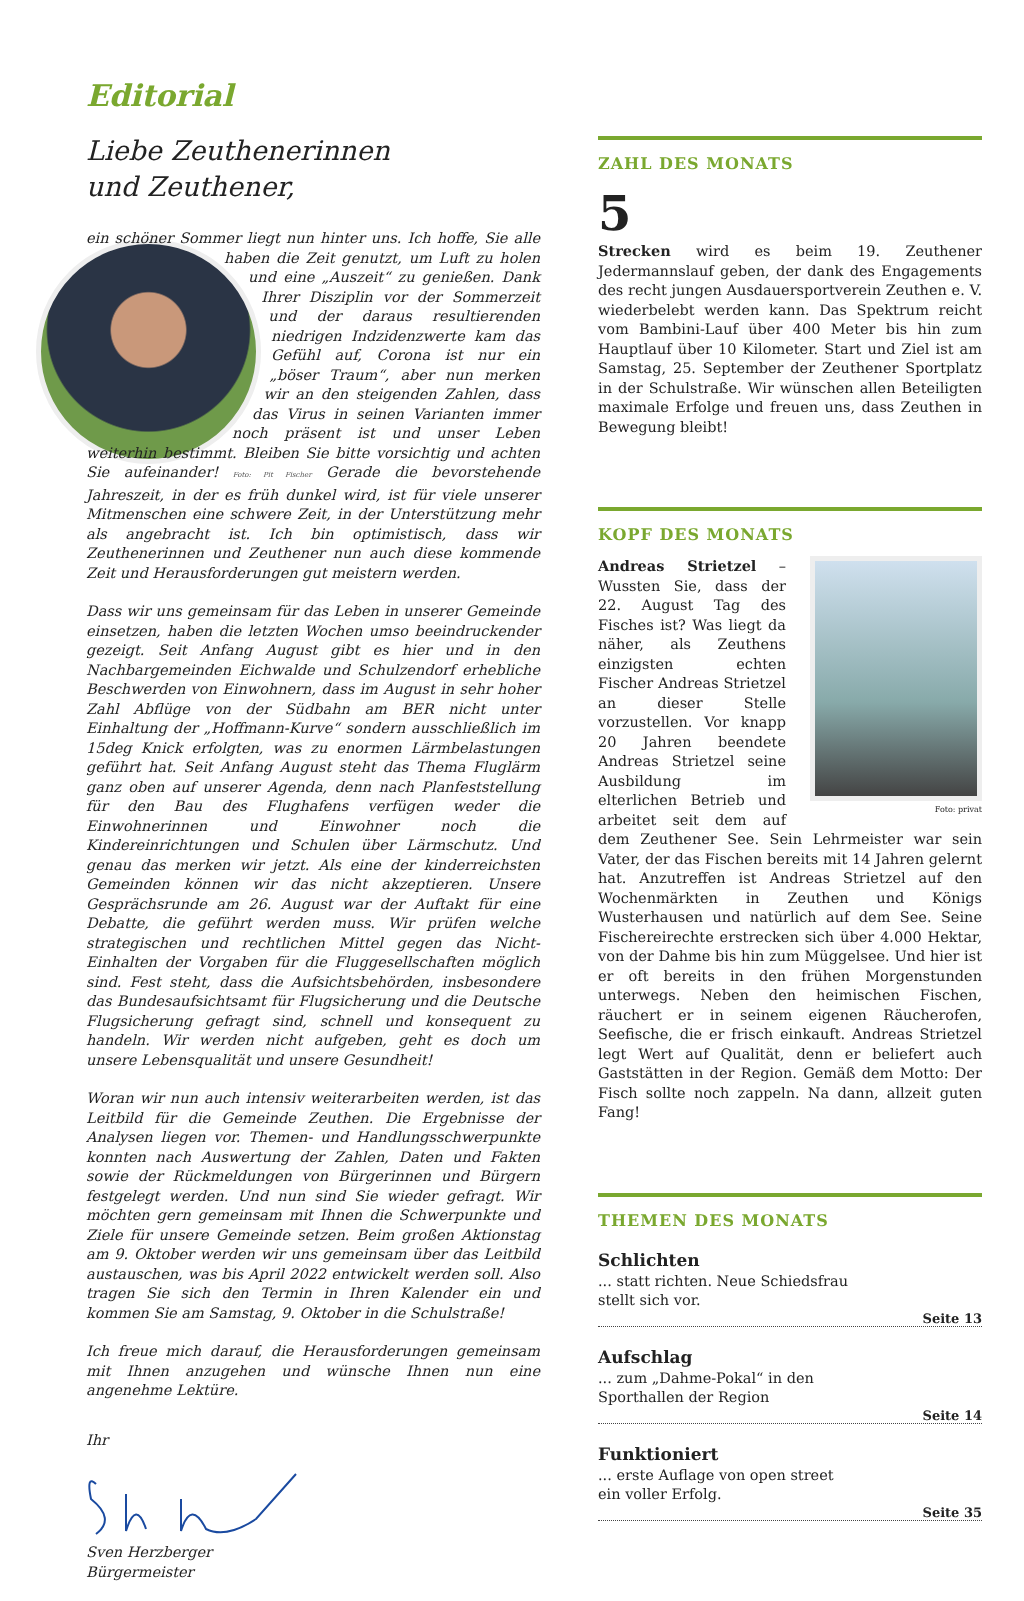Editorial
Liebe Zeuthenerinnen
und Zeuthener,
ein schöner Sommer liegt nun hinter uns. Ich hoffe, Sie alle haben die Zeit genutzt, um Luft zu holen und eine „Auszeit“ zu genießen. Dank Ihrer Disziplin vor der Sommerzeit und der daraus resultierenden niedrigen Indzidenzwerte kam das Gefühl auf, Corona ist nur ein „böser Traum“, aber nun merken wir an den steigenden Zahlen, dass das Virus in seinen Varianten immer noch präsent ist und unser Leben weiterhin bestimmt. Bleiben Sie bitte vorsichtig und achten Sie aufeinander! Foto: Pit Fischer Gerade die bevorstehende Jahreszeit, in der es früh dunkel wird, ist für viele unserer Mitmenschen eine schwere Zeit, in der Unterstützung mehr als angebracht ist. Ich bin optimistisch, dass wir Zeuthenerinnen und Zeuthener nun auch diese kommende Zeit und Herausforderungen gut meistern werden.
Dass wir uns gemeinsam für das Leben in unserer Gemeinde einsetzen, haben die letzten Wochen umso beeindruckender gezeigt. Seit Anfang August gibt es hier und in den Nachbargemeinden Eichwalde und Schulzendorf erhebliche Beschwerden von Einwohnern, dass im August in sehr hoher Zahl Abflüge von der Südbahn am BER nicht unter Einhaltung der „Hoffmann-Kurve“ sondern ausschließlich im 15deg Knick erfolgten, was zu enormen Lärmbelastungen geführt hat. Seit Anfang August steht das Thema Fluglärm ganz oben auf unserer Agenda, denn nach Planfeststellung für den Bau des Flughafens verfügen weder die Einwohnerinnen und Einwohner noch die Kindereinrichtungen und Schulen über Lärmschutz. Und genau das merken wir jetzt. Als eine der kinderreichsten Gemeinden können wir das nicht akzeptieren. Unsere Gesprächsrunde am 26. August war der Auftakt für eine Debatte, die geführt werden muss. Wir prüfen welche strategischen und rechtlichen Mittel gegen das Nicht-Einhalten der Vorgaben für die Fluggesellschaften möglich sind. Fest steht, dass die Aufsichtsbehörden, insbesondere das Bundesaufsichtsamt für Flugsicherung und die Deutsche Flugsicherung gefragt sind, schnell und konsequent zu handeln. Wir werden nicht aufgeben, geht es doch um unsere Lebensqualität und unsere Gesundheit!
Woran wir nun auch intensiv weiterarbeiten werden, ist das Leitbild für die Gemeinde Zeuthen. Die Ergebnisse der Analysen liegen vor. Themen- und Handlungsschwerpunkte konnten nach Auswertung der Zahlen, Daten und Fakten sowie der Rückmeldungen von Bürgerinnen und Bürgern festgelegt werden. Und nun sind Sie wieder gefragt. Wir möchten gern gemeinsam mit Ihnen die Schwerpunkte und Ziele für unsere Gemeinde setzen. Beim großen Aktionstag am 9. Oktober werden wir uns gemeinsam über das Leitbild austauschen, was bis April 2022 entwickelt werden soll. Also tragen Sie sich den Termin in Ihren Kalender ein und kommen Sie am Samstag, 9. Oktober in die Schulstraße!
Ich freue mich darauf, die Herausforderungen gemeinsam mit Ihnen anzugehen und wünsche Ihnen nun eine angenehme Lektüre.
Ihr
Sven Herzberger
Bürgermeister
ZAHL DES MONATS
5
Strecken wird es beim 19. Zeuthener Jedermannslauf geben, der dank des Engagements des recht jungen Ausdauersportverein Zeuthen e. V. wiederbelebt werden kann. Das Spektrum reicht vom Bambini-Lauf über 400 Meter bis hin zum Hauptlauf über 10 Kilometer. Start und Ziel ist am Samstag, 25. September der Zeuthener Sportplatz in der Schulstraße. Wir wünschen allen Beteiligten maximale Erfolge und freuen uns, dass Zeuthen in Bewegung bleibt!
KOPF DES MONATS
Foto: privat
Andreas Strietzel – Wussten Sie, dass der 22. August Tag des Fisches ist? Was liegt da näher, als Zeuthens einzigsten echten Fischer Andreas Strietzel an dieser Stelle vorzustellen. Vor knapp 20 Jahren beendete Andreas Strietzel seine Ausbildung im elterlichen Betrieb und arbeitet seit dem auf dem Zeuthener See. Sein Lehrmeister war sein Vater, der das Fischen bereits mit 14 Jahren gelernt hat. Anzutreffen ist Andreas Strietzel auf den Wochenmärkten in Zeuthen und Königs Wusterhausen und natürlich auf dem See. Seine Fischereirechte erstrecken sich über 4.000 Hektar, von der Dahme bis hin zum Müggelsee. Und hier ist er oft bereits in den frühen Morgenstunden unterwegs. Neben den heimischen Fischen, räuchert er in seinem eigenen Räucherofen, Seefische, die er frisch einkauft. Andreas Strietzel legt Wert auf Qualität, denn er beliefert auch Gaststätten in der Region. Gemäß dem Motto: Der Fisch sollte noch zappeln. Na dann, allzeit guten Fang!
THEMEN DES MONATS
Schlichten
... statt richten. Neue Schiedsfrau
stellt sich vor.
Seite 13
Aufschlag
... zum „Dahme-Pokal“ in den
Sporthallen der Region
Seite 14
Funktioniert
... erste Auflage von open street
ein voller Erfolg.
Seite 35